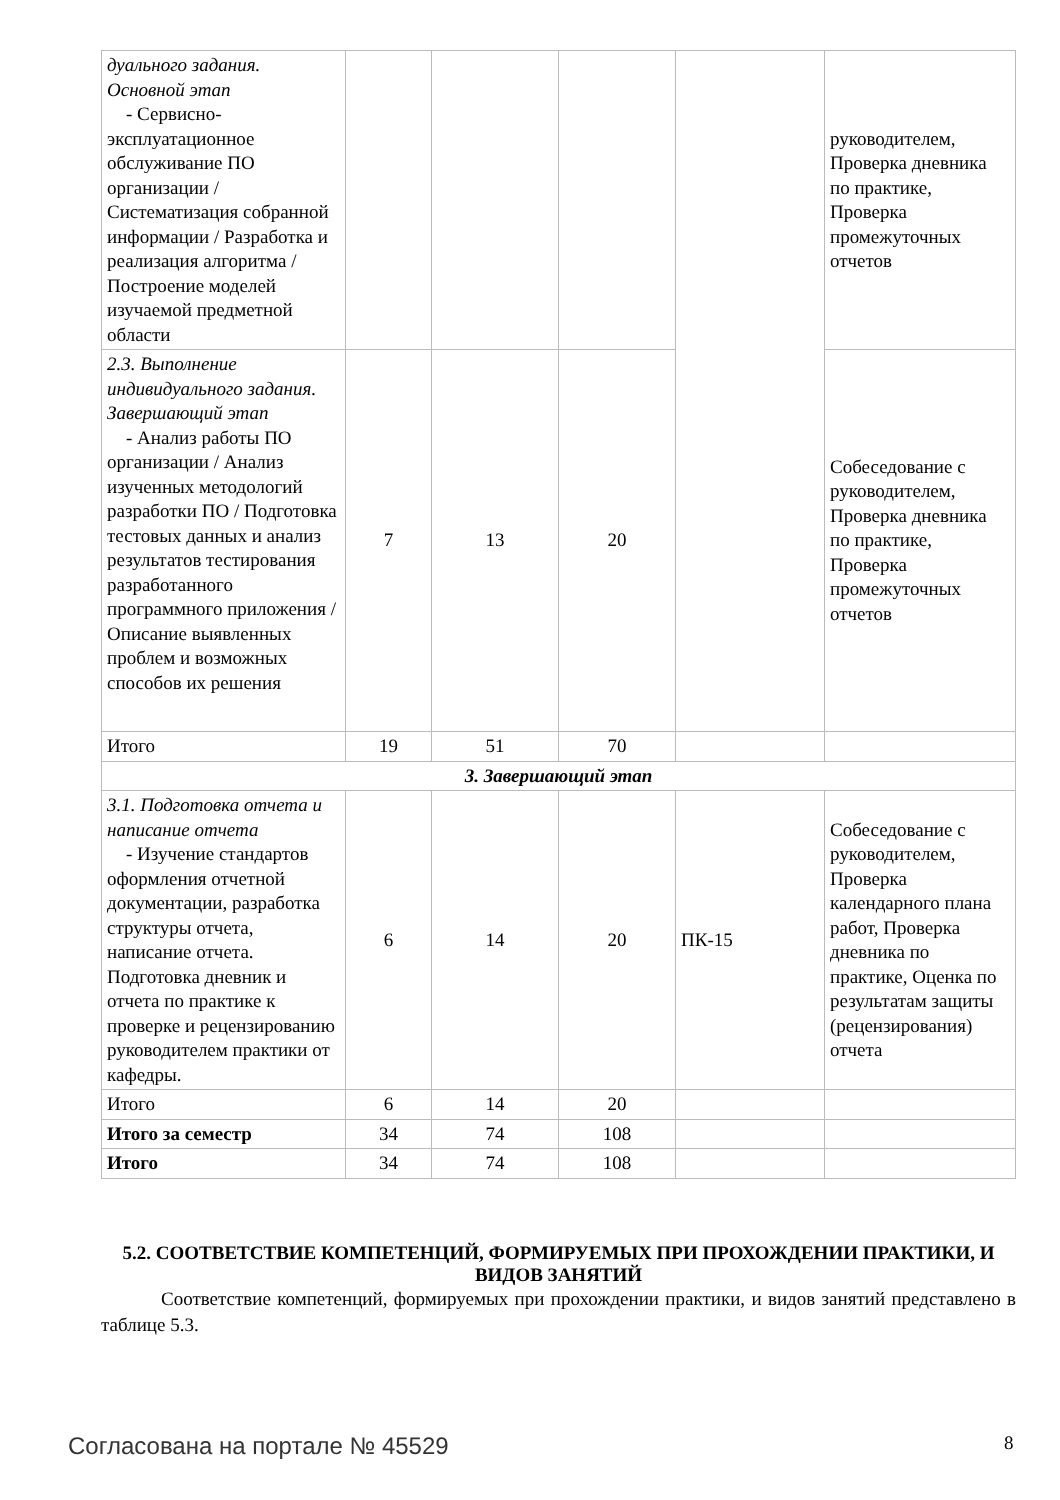| дуального задания. Основной этап - Сервисно-эксплуатационное обслуживание ПО организации / Систематизация собранной информации / Разработка и реализация алгоритма / Построение моделей изучаемой предметной области | | | | | руководителем, Проверка дневника по практике, Проверка промежуточных отчетов |
| 2.3. Выполнение индивидуального задания. Завершающий этап - Анализ работы ПО организации / Анализ изученных методологий разработки ПО / Подготовка тестовых данных и анализ результатов тестирования разработанного программного приложения / Описание выявленных проблем и возможных способов их решения | 7 | 13 | 20 | | Собеседование с руководителем, Проверка дневника по практике, Проверка промежуточных отчетов |
| Итого | 19 | 51 | 70 | | |
| 3. Завершающий этап | | | | | |
| 3.1. Подготовка отчета и написание отчета - Изучение стандартов оформления отчетной документации, разработка структуры отчета, написание отчета. Подготовка дневник и отчета по практике к проверке и рецензированию руководителем практики от кафедры. | 6 | 14 | 20 | ПК-15 | Собеседование с руководителем, Проверка календарного плана работ, Проверка дневника по практике, Оценка по результатам защиты (рецензирования) отчета |
| Итого | 6 | 14 | 20 | | |
| Итого за семестр | 34 | 74 | 108 | | |
| Итого | 34 | 74 | 108 | | |
5.2. СООТВЕТСТВИЕ КОМПЕТЕНЦИЙ, ФОРМИРУЕМЫХ ПРИ ПРОХОЖДЕНИИ ПРАКТИКИ, И ВИДОВ ЗАНЯТИЙ
Соответствие компетенций, формируемых при прохождении практики, и видов занятий представлено в таблице 5.3.
Согласована на портале № 45529 8